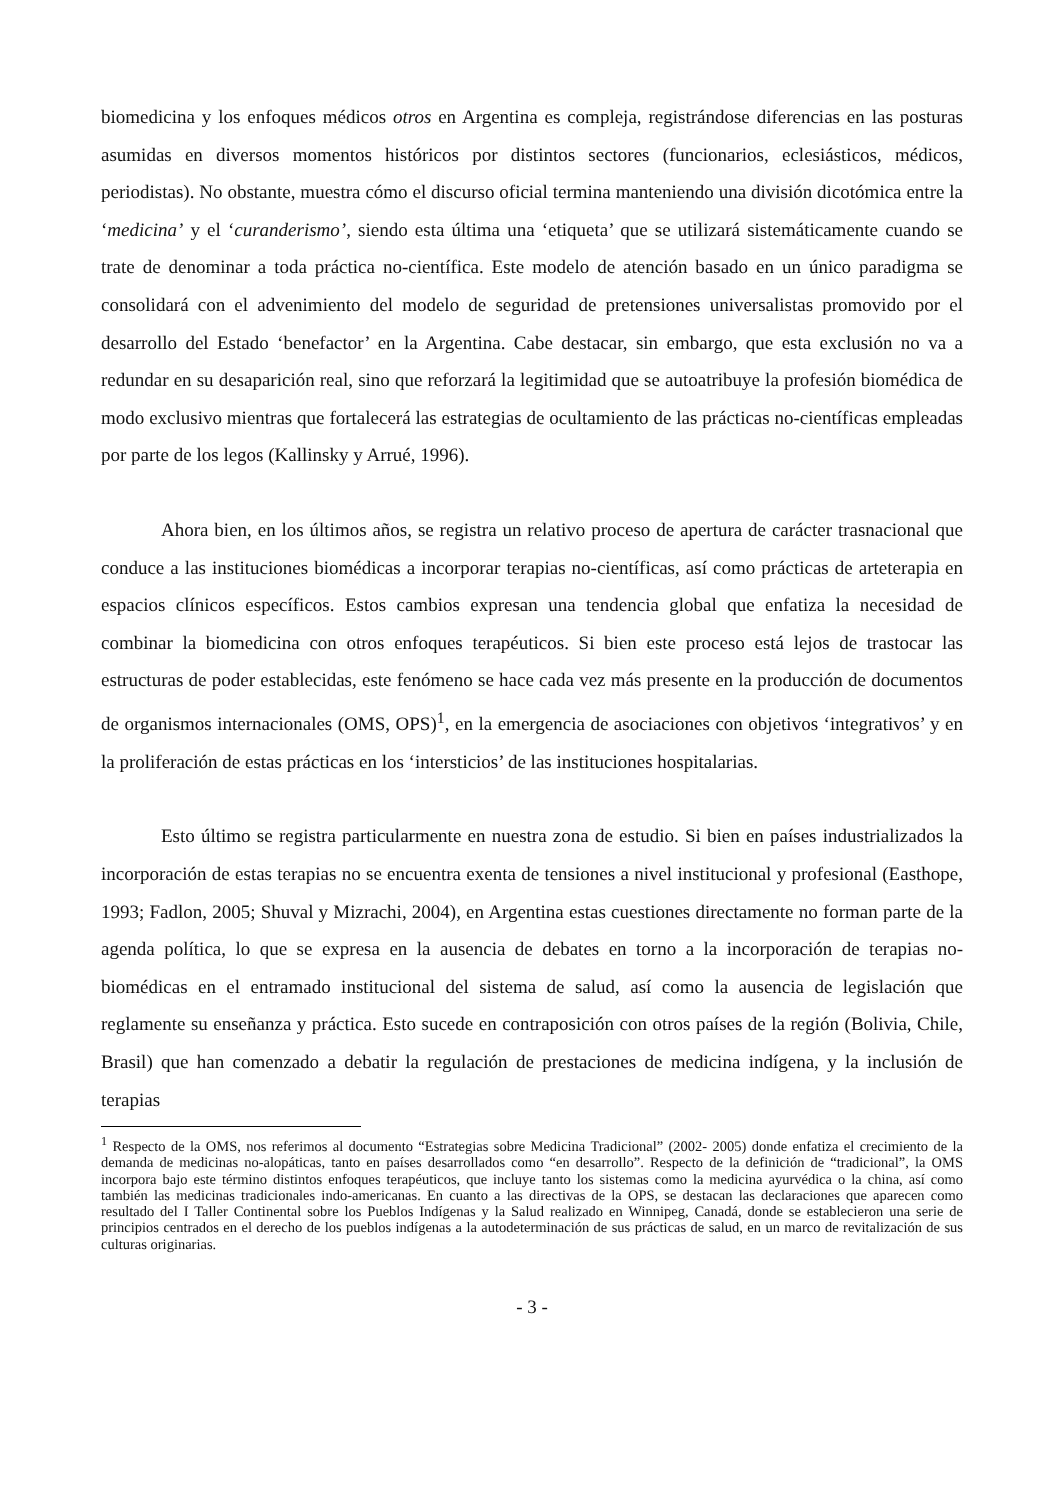biomedicina y los enfoques médicos otros en Argentina es compleja, registrándose diferencias en las posturas asumidas en diversos momentos históricos por distintos sectores (funcionarios, eclesiásticos, médicos, periodistas). No obstante, muestra cómo el discurso oficial termina manteniendo una división dicotómica entre la ‘medicina’ y el ‘curanderismo’, siendo esta última una ‘etiqueta’ que se utilizará sistemáticamente cuando se trate de denominar a toda práctica no-científica. Este modelo de atención basado en un único paradigma se consolidará con el advenimiento del modelo de seguridad de pretensiones universalistas promovido por el desarrollo del Estado ‘benefactor’ en la Argentina. Cabe destacar, sin embargo, que esta exclusión no va a redundar en su desaparición real, sino que reforzará la legitimidad que se autoatribuye la profesión biomédica de modo exclusivo mientras que fortalecerá las estrategias de ocultamiento de las prácticas no-científicas empleadas por parte de los legos (Kallinsky y Arrué, 1996).
Ahora bien, en los últimos años, se registra un relativo proceso de apertura de carácter trasnacional que conduce a las instituciones biomédicas a incorporar terapias no-científicas, así como prácticas de arteterapia en espacios clínicos específicos. Estos cambios expresan una tendencia global que enfatiza la necesidad de combinar la biomedicina con otros enfoques terapéuticos. Si bien este proceso está lejos de trastocar las estructuras de poder establecidas, este fenómeno se hace cada vez más presente en la producción de documentos de organismos internacionales (OMS, OPS)<sup>1</sup>, en la emergencia de asociaciones con objetivos ‘integrativos’ y en la proliferación de estas prácticas en los ‘intersticios’ de las instituciones hospitalarias.
Esto último se registra particularmente en nuestra zona de estudio. Si bien en países industrializados la incorporación de estas terapias no se encuentra exenta de tensiones a nivel institucional y profesional (Easthope, 1993; Fadlon, 2005; Shuval y Mizrachi, 2004), en Argentina estas cuestiones directamente no forman parte de la agenda política, lo que se expresa en la ausencia de debates en torno a la incorporación de terapias no-biomédicas en el entramado institucional del sistema de salud, así como la ausencia de legislación que reglamente su enseñanza y práctica. Esto sucede en contraposición con otros países de la región (Bolivia, Chile, Brasil) que han comenzado a debatir la regulación de prestaciones de medicina indígena, y la inclusión de terapias
<sup>1</sup> Respecto de la OMS, nos referimos al documento “Estrategias sobre Medicina Tradicional” (2002- 2005) donde enfatiza el crecimiento de la demanda de medicinas no-alopáticas, tanto en países desarrollados como “en desarrollo”. Respecto de la definición de “tradicional”, la OMS incorpora bajo este término distintos enfoques terapéuticos, que incluye tanto los sistemas como la medicina ayurvédica o la china, así como también las medicinas tradicionales indo-americanas. En cuanto a las directivas de la OPS, se destacan las declaraciones que aparecen como resultado del I Taller Continental sobre los Pueblos Indígenas y la Salud realizado en Winnipeg, Canadá, donde se establecieron una serie de principios centrados en el derecho de los pueblos indígenas a la autodeterminación de sus prácticas de salud, en un marco de revitalización de sus culturas originarias.
- 3 -